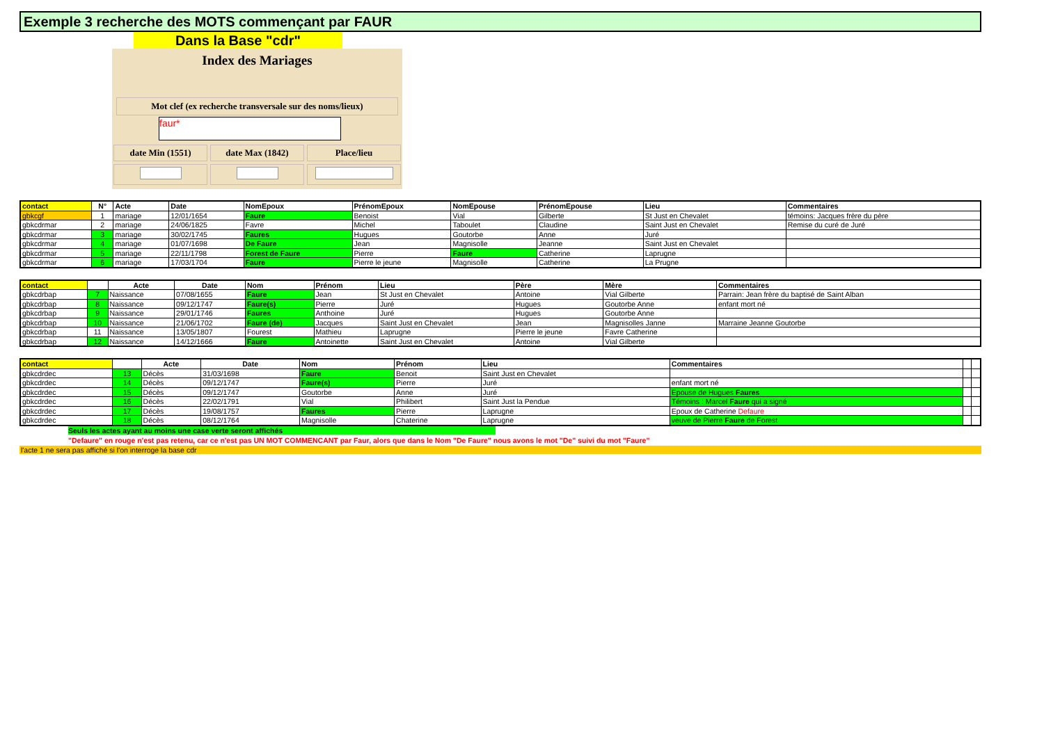Exemple 3 recherche des MOTS commençant par FAUR
Dans la Base "cdr"
Index des Mariages
Mot clef (ex recherche transversale sur des noms/lieux)
faur*
date Min (1551) date Max (1842) Place/lieu
| contact | N° | Acte | Date | NomEpoux | PrénomEpoux | NomEpouse | PrénomEpouse | Lieu | Commentaires |
| --- | --- | --- | --- | --- | --- | --- | --- | --- | --- |
| gbkcgf | 1 | mariage | 12/01/1654 | Faure | Benoist | Vial | Gilberte | St Just en Chevalet | témoins: Jacques frère du père |
| gbkcdrmar | 2 | mariage | 24/06/1825 | Favre | Michel | Taboulet | Claudine | Saint Just en Chevalet | Remise du curé de Juré |
| gbkcdrmar | 3 | mariage | 30/02/1745 | Faures | Hugues | Goutorbe | Anne | Juré | |
| gbkcdrmar | 4 | mariage | 01/07/1698 | De Faure | Jean | Magnisolle | Jeanne | Saint Just en Chevalet | |
| gbkcdrmar | 5 | mariage | 22/11/1798 | Forest de Faure | Pierre | Faure | Catherine | Laprugne | |
| gbkcdrmar | 6 | mariage | 17/03/1704 | Faure | Pierre le jeune | Magnisolle | Catherine | La Prugne | |
| contact | | Acte | Date | Nom | Prénom | Lieu | Père | Mère | Commentaires |
| --- | --- | --- | --- | --- | --- | --- | --- | --- | --- |
| gbkcdrbap | 7 | Naissance | 07/08/1655 | Faure | Jean | St Just en Chevalet | Antoine | Vial Gilberte | Parrain: Jean frère du baptisé de Saint Alban |
| gbkcdrbap | 8 | Naissance | 09/12/1747 | Faure(s) | Pierre | Juré | Hugues | Goutorbe Anne | enfant mort né |
| gbkcdrbap | 9 | Naissance | 29/01/1746 | Faures | Anthoine | Juré | Hugues | Goutorbe Anne | |
| gbkcdrbap | 10 | Naissance | 21/06/1702 | Faure (de) | Jacques | Saint Just en Chevalet | Jean | Magnisolles Janne | Marraine Jeanne Goutorbe |
| gbkcdrbap | 11 | Naissance | 13/05/1807 | Fourest | Mathieu | Laprugne | Pierre le jeune | Favre Catherine | |
| gbkcdrbap | 12 | Naissance | 14/12/1666 | Faure | Antoinette | Saint Just en Chevalet | Antoine | Vial Gilberte | |
| contact | | Acte | Date | Nom | Prénom | Lieu | Commentaires | | |
| --- | --- | --- | --- | --- | --- | --- | --- | --- | --- |
| gbkcdrdec | 13 | Décès | 31/03/1698 | Faure | Benoit | Saint Just en Chevalet | | | |
| gbkcdrdec | 14 | Décès | 09/12/1747 | Faure(s) | Pierre | Juré | enfant mort né | | |
| gbkcdrdec | 15 | Décès | 09/12/1747 | Goutorbe | Anne | Juré | Epouse de Hugues Faures | | |
| gbkcdrdec | 16 | Décès | 22/02/1791 | Vial | Philibert | Saint Just la Pendue | Témoins : Marcel Faure qui a signé | | |
| gbkcdrdec | 17 | Décès | 19/08/1757 | Faures | Pierre | Laprugne | Epoux de Catherine Defaure | | |
| gbkcdrdec | 18 | Décès | 08/12/1764 | Magnisolle | Chaterine | Laprugne | veuve de Pierre Faure de Forest | | |
Seuls les actes ayant au moins une case verte seront affichés
"Defaure" en rouge n'est pas retenu, car ce n'est pas UN MOT COMMENCANT par Faur, alors que dans le Nom "De Faure" nous avons le mot "De" suivi du mot "Faure"
l'acte 1 ne sera pas affiché si l'on interroge la base cdr